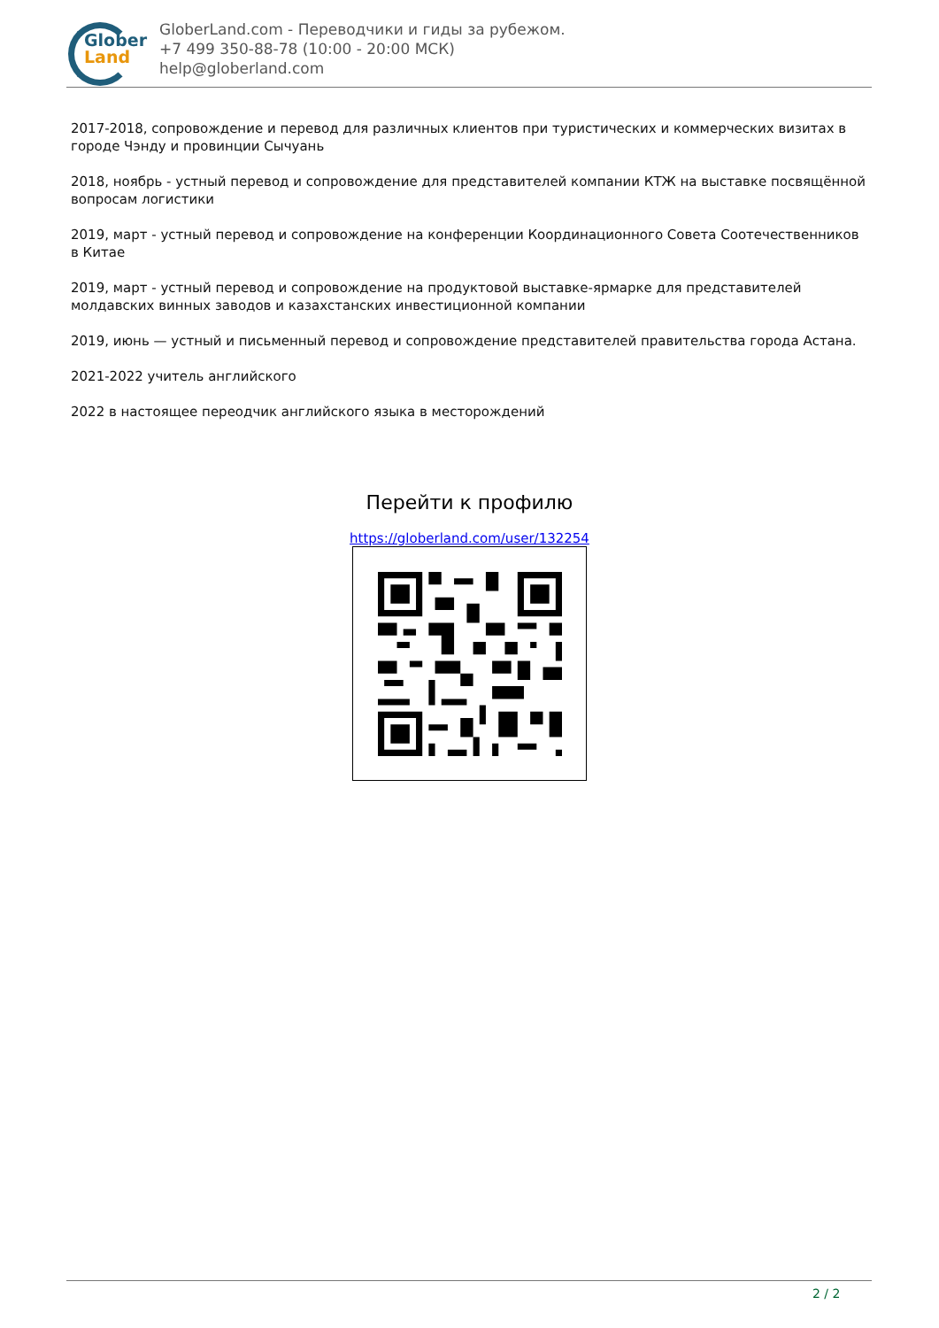Glober
Land
GloberLand.com - Переводчики и гиды за рубежом.
+7 499 350-88-78 (10:00 - 20:00 МСК)
help@globerland.com
2017-2018, сопровождение и перевод для различных клиентов при туристических и коммерческих визитах в городе Чэнду и провинции Сычуань
2018, ноябрь - устный перевод и сопровождение для представителей компании КТЖ на выставке посвящённой вопросам логистики
2019, март - устный перевод и сопровождение на конференции Координационного Совета Соотечественников в Китае
2019, март - устный перевод и сопровождение на продуктовой выставке-ярмарке для представителей молдавских винных заводов и казахстанских инвестиционной компании
2019, июнь — устный и письменный перевод и сопровождение представителей правительства города Астана.
2021-2022 учитель английского
2022 в настоящее переодчик английского языка в месторождений
Перейти к профилю
https://globerland.com/user/132254
2 / 2